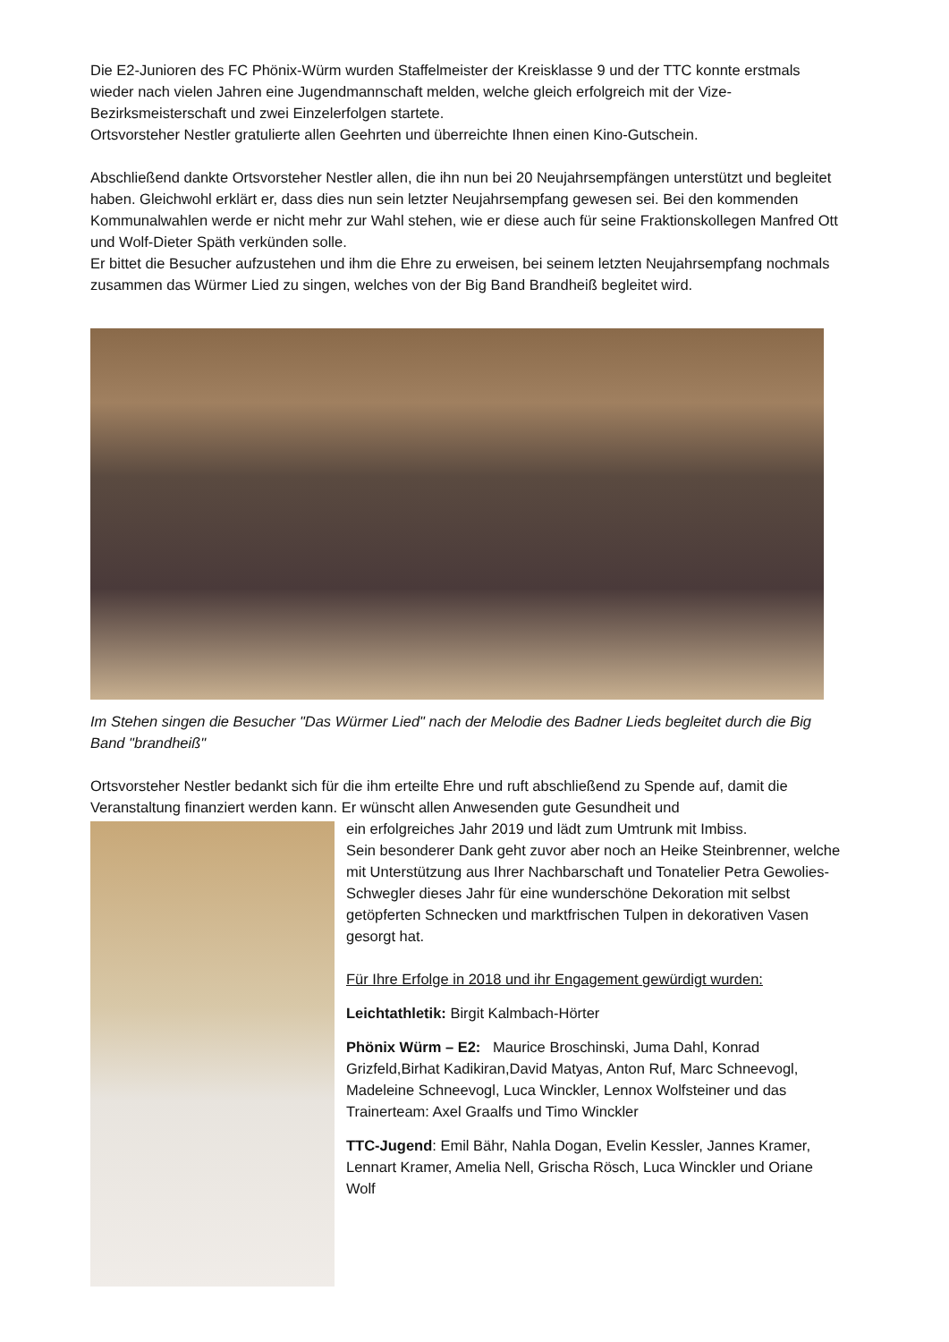Die E2-Junioren des FC Phönix-Würm wurden Staffelmeister der Kreisklasse 9 und der TTC konnte erstmals wieder nach vielen Jahren eine Jugendmannschaft melden, welche gleich erfolgreich mit der Vize-Bezirksmeisterschaft und zwei Einzelerfolgen startete.
Ortsvorsteher Nestler gratulierte allen Geehrten und überreichte Ihnen einen Kino-Gutschein.
Abschließend dankte Ortsvorsteher Nestler allen, die ihn nun bei 20 Neujahrsempfängen unterstützt und begleitet haben. Gleichwohl erklärt er, dass dies nun sein letzter Neujahrsempfang gewesen sei. Bei den kommenden Kommunalwahlen werde er nicht mehr zur Wahl stehen, wie er diese auch für seine Fraktionskollegen Manfred Ott und Wolf-Dieter Späth verkünden solle.
Er bittet die Besucher aufzustehen und ihm die Ehre zu erweisen, bei seinem letzten Neujahrsempfang nochmals zusammen das Würmer Lied zu singen, welches von der Big Band Brandheiß begleitet wird.
Im Stehen singen die Besucher "Das Würmer Lied" nach der Melodie des Badner Lieds begleitet durch die Big Band "brandheiß"
Ortsvorsteher Nestler bedankt sich für die ihm erteilte Ehre und ruft abschließend zu Spende auf, damit die Veranstaltung finanziert werden kann. Er wünscht allen Anwesenden gute Gesundheit und
ein erfolgreiches Jahr 2019 und lädt zum Umtrunk mit Imbiss.
Sein besonderer Dank geht zuvor aber noch an Heike Steinbrenner, welche mit Unterstützung aus Ihrer Nachbarschaft und Tonatelier Petra Gewolies-Schwegler dieses Jahr für eine wunderschöne Dekoration mit selbst getöpferten Schnecken und marktfrischen Tulpen in dekorativen Vasen gesorgt hat.
Für Ihre Erfolge in 2018 und ihr Engagement gewürdigt wurden:
Leichtathletik: Birgit Kalmbach-Hörter
Phönix Würm – E2: Maurice Broschinski, Juma Dahl, Konrad Grizfeld,Birhat Kadikiran,David Matyas, Anton Ruf, Marc Schneevogl, Madeleine Schneevogl, Luca Winckler, Lennox Wolfsteiner und das Trainerteam: Axel Graalfs und Timo Winckler
TTC-Jugend: Emil Bähr, Nahla Dogan, Evelin Kessler, Jannes Kramer, Lennart Kramer, Amelia Nell, Grischa Rösch, Luca Winckler und Oriane Wolf